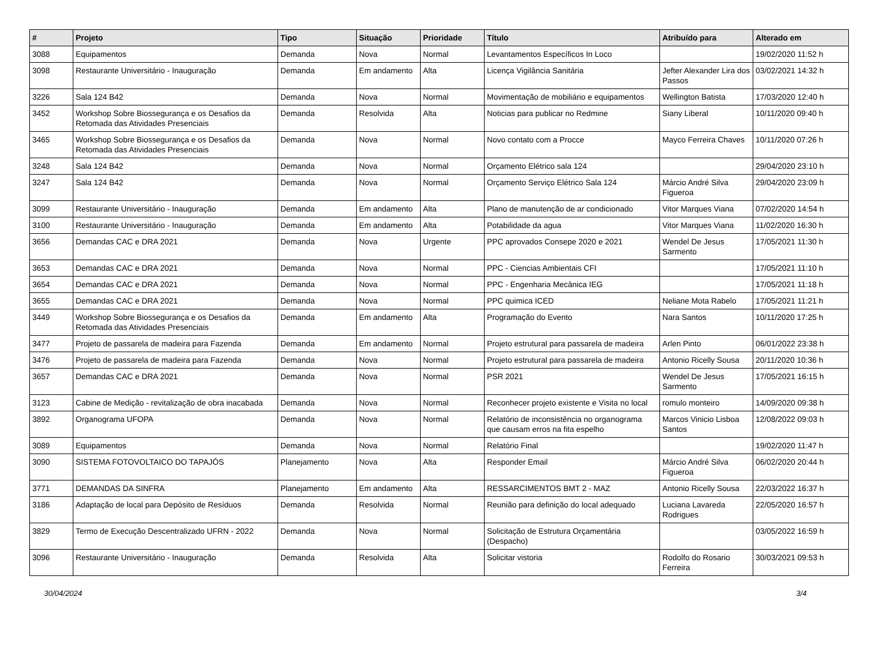| # | Projeto | Tipo | Situação | Prioridade | Título | Atribuído para | Alterado em |
| --- | --- | --- | --- | --- | --- | --- | --- |
| 3088 | Equipamentos | Demanda | Nova | Normal | Levantamentos Específicos In Loco | | 19/02/2020 11:52 h |
| 3098 | Restaurante Universitário - Inauguração | Demanda | Em andamento | Alta | Licença Vigilância Sanitária | Jefter Alexander Lira dos Passos | 03/02/2021 14:32 h |
| 3226 | Sala 124 B42 | Demanda | Nova | Normal | Movimentação de mobiliário e equipamentos | Wellington Batista | 17/03/2020 12:40 h |
| 3452 | Workshop Sobre Biossegurança e os Desafios da Retomada das Atividades Presenciais | Demanda | Resolvida | Alta | Noticias para publicar no Redmine | Siany Liberal | 10/11/2020 09:40 h |
| 3465 | Workshop Sobre Biossegurança e os Desafios da Retomada das Atividades Presenciais | Demanda | Nova | Normal | Novo contato com a Procce | Mayco Ferreira Chaves | 10/11/2020 07:26 h |
| 3248 | Sala 124 B42 | Demanda | Nova | Normal | Orçamento Elétrico sala 124 | | 29/04/2020 23:10 h |
| 3247 | Sala 124 B42 | Demanda | Nova | Normal | Orçamento Serviço Elétrico Sala 124 | Márcio André Silva Figueroa | 29/04/2020 23:09 h |
| 3099 | Restaurante Universitário - Inauguração | Demanda | Em andamento | Alta | Plano de manutenção de ar condicionado | Vitor Marques Viana | 07/02/2020 14:54 h |
| 3100 | Restaurante Universitário - Inauguração | Demanda | Em andamento | Alta | Potabilidade da agua | Vitor Marques Viana | 11/02/2020 16:30 h |
| 3656 | Demandas CAC e DRA 2021 | Demanda | Nova | Urgente | PPC aprovados Consepe 2020 e 2021 | Wendel De Jesus Sarmento | 17/05/2021 11:30 h |
| 3653 | Demandas CAC e DRA 2021 | Demanda | Nova | Normal | PPC - Ciencias Ambientais CFI | | 17/05/2021 11:10 h |
| 3654 | Demandas CAC e DRA 2021 | Demanda | Nova | Normal | PPC - Engenharia Mecânica IEG | | 17/05/2021 11:18 h |
| 3655 | Demandas CAC e DRA 2021 | Demanda | Nova | Normal | PPC quimica ICED | Neliane Mota Rabelo | 17/05/2021 11:21 h |
| 3449 | Workshop Sobre Biossegurança e os Desafios da Retomada das Atividades Presenciais | Demanda | Em andamento | Alta | Programação do Evento | Nara Santos | 10/11/2020 17:25 h |
| 3477 | Projeto de passarela de madeira para Fazenda | Demanda | Em andamento | Normal | Projeto estrutural para passarela de madeira | Arlen Pinto | 06/01/2022 23:38 h |
| 3476 | Projeto de passarela de madeira para Fazenda | Demanda | Nova | Normal | Projeto estrutural para passarela de madeira | Antonio Ricelly Sousa | 20/11/2020 10:36 h |
| 3657 | Demandas CAC e DRA 2021 | Demanda | Nova | Normal | PSR 2021 | Wendel De Jesus Sarmento | 17/05/2021 16:15 h |
| 3123 | Cabine de Medição - revitalização de obra inacabada | Demanda | Nova | Normal | Reconhecer projeto existente e Visita no local | romulo monteiro | 14/09/2020 09:38 h |
| 3892 | Organograma UFOPA | Demanda | Nova | Normal | Relatório de inconsistência no organograma que causam erros na fita espelho | Marcos Vinicio Lisboa Santos | 12/08/2022 09:03 h |
| 3089 | Equipamentos | Demanda | Nova | Normal | Relatório Final | | 19/02/2020 11:47 h |
| 3090 | SISTEMA FOTOVOLTAICO DO TAPAJÓS | Planejamento | Nova | Alta | Responder Email | Márcio André Silva Figueroa | 06/02/2020 20:44 h |
| 3771 | DEMANDAS DA SINFRA | Planejamento | Em andamento | Alta | RESSARCIMENTOS BMT 2 - MAZ | Antonio Ricelly Sousa | 22/03/2022 16:37 h |
| 3186 | Adaptação de local para Depósito de Resíduos | Demanda | Resolvida | Normal | Reunião para definição do local adequado | Luciana Lavareda Rodrigues | 22/05/2020 16:57 h |
| 3829 | Termo de Execução Descentralizado UFRN - 2022 | Demanda | Nova | Normal | Solicitação de Estrutura Orçamentária (Despacho) | | 03/05/2022 16:59 h |
| 3096 | Restaurante Universitário - Inauguração | Demanda | Resolvida | Alta | Solicitar vistoria | Rodolfo do Rosario Ferreira | 30/03/2021 09:53 h |
30/04/2024 3/4